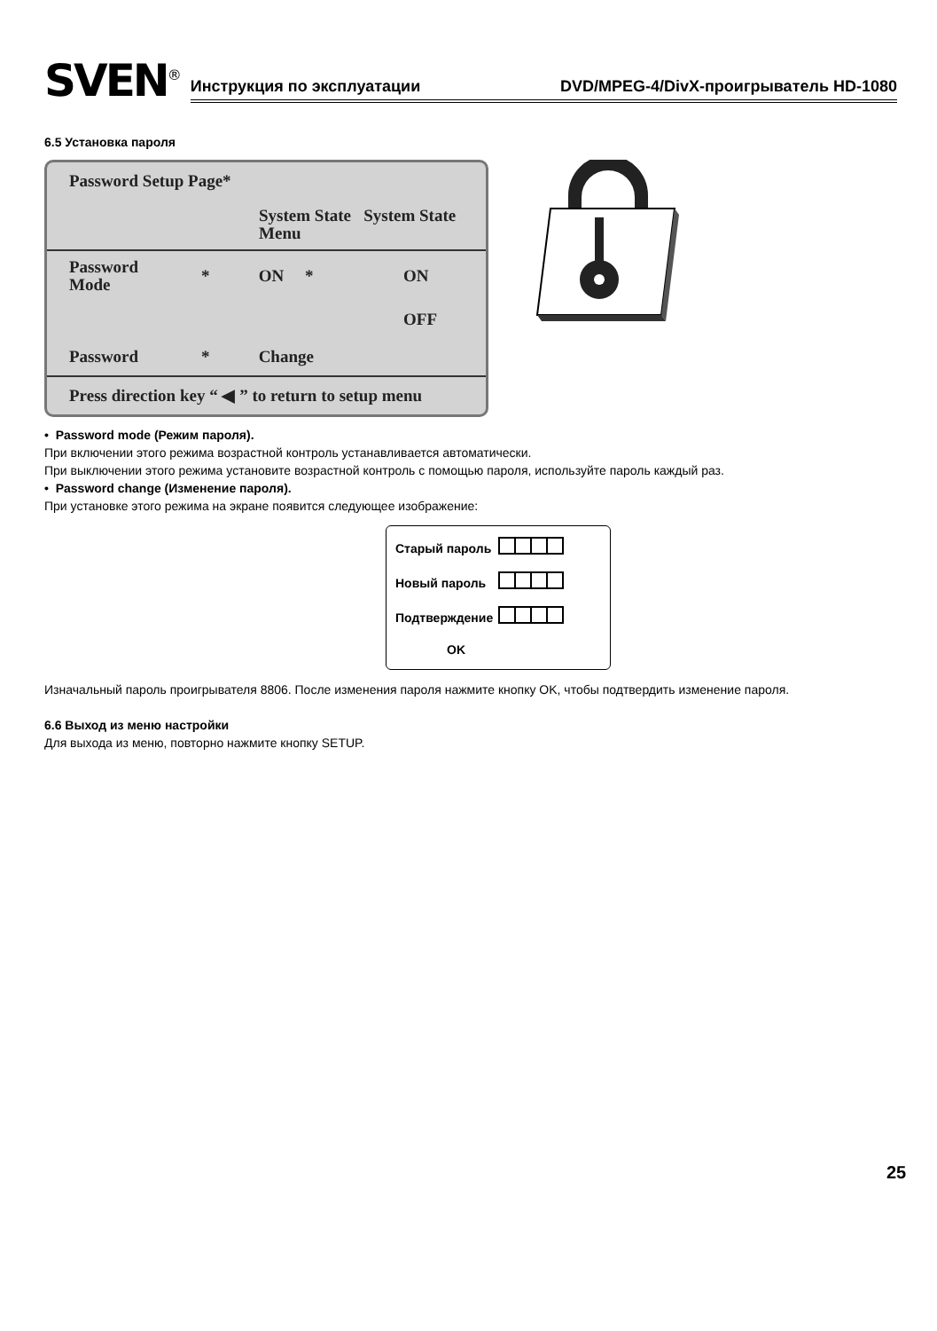SVEN<sup>®</sup>
Инструкция по эксплуатации DVD/MPEG-4/DivX-проигрыватель HD-1080
6.5 Установка пароля
| Password Setup Page* | | | |
| | System State System State Menu | | |
| Password Mode | * | ON * | ON |
| | | | OFF |
| Password | * | Change | |
| Press direction key “ ◀ ” to return to setup menu | | | |
• Password mode (Режим пароля).
При включении этого режима возрастной контроль устанавливается автоматически.
При выключении этого режима установите возрастной контроль с помощью пароля, используйте пароль каждый раз.
• Password change (Изменение пароля).
При установке этого режима на экране появится следующее изображение:
| Старый пароль | |
| Новый пароль | |
| Подтверждение | |
| OK | |
Изначальный пароль проигрывателя 8806. После изменения пароля нажмите кнопку OK, чтобы подтвердить изменение пароля.
6.6 Выход из меню настройки
Для выхода из меню, повторно нажмите кнопку SETUP.
25